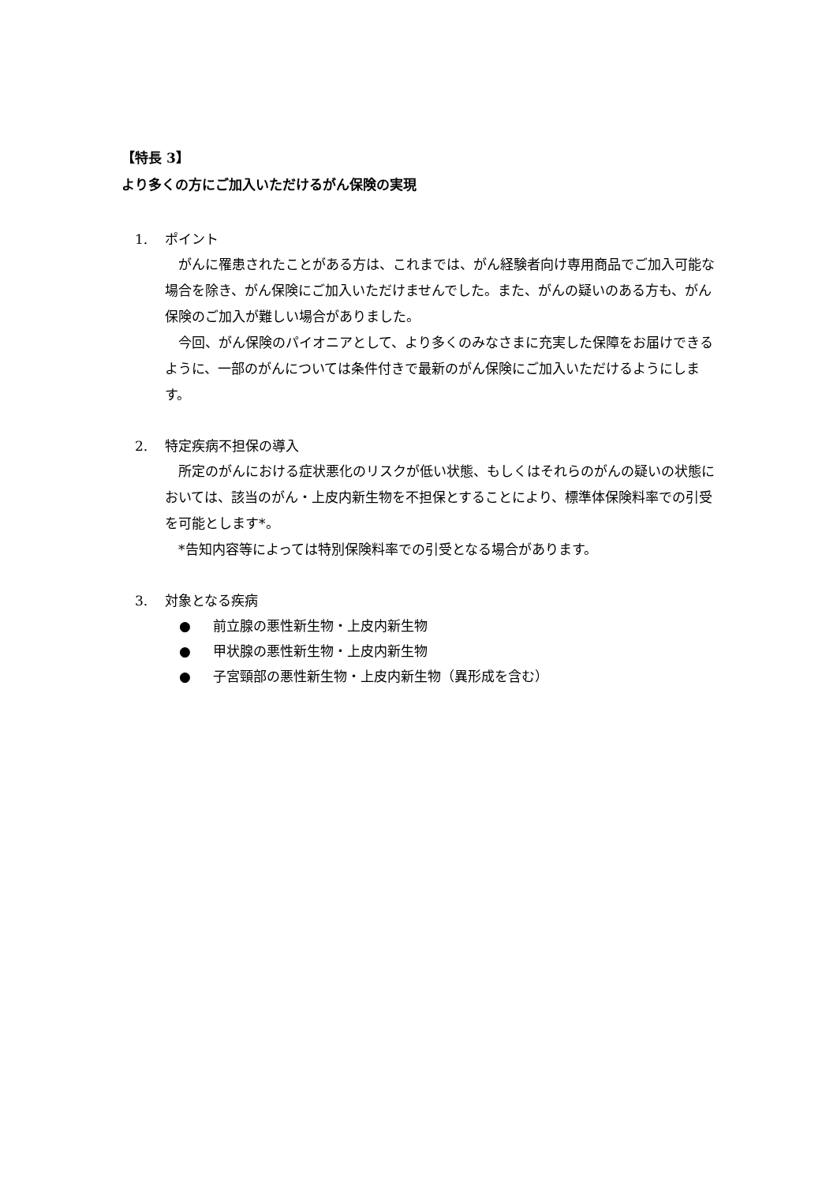【特長 3】
より多くの方にご加入いただけるがん保険の実現
1. ポイント
がんに罹患されたことがある方は、これまでは、がん経験者向け専用商品でご加入可能な場合を除き、がん保険にご加入いただけませんでした。また、がんの疑いのある方も、がん保険のご加入が難しい場合がありました。
今回、がん保険のパイオニアとして、より多くのみなさまに充実した保障をお届けできるように、一部のがんについては条件付きで最新のがん保険にご加入いただけるようにします。
2. 特定疾病不担保の導入
所定のがんにおける症状悪化のリスクが低い状態、もしくはそれらのがんの疑いの状態においては、該当のがん・上皮内新生物を不担保とすることにより、標準体保険料率での引受を可能とします*。
*告知内容等によっては特別保険料率での引受となる場合があります。
3. 対象となる疾病
● 前立腺の悪性新生物・上皮内新生物
● 甲状腺の悪性新生物・上皮内新生物
● 子宮頸部の悪性新生物・上皮内新生物（異形成を含む）